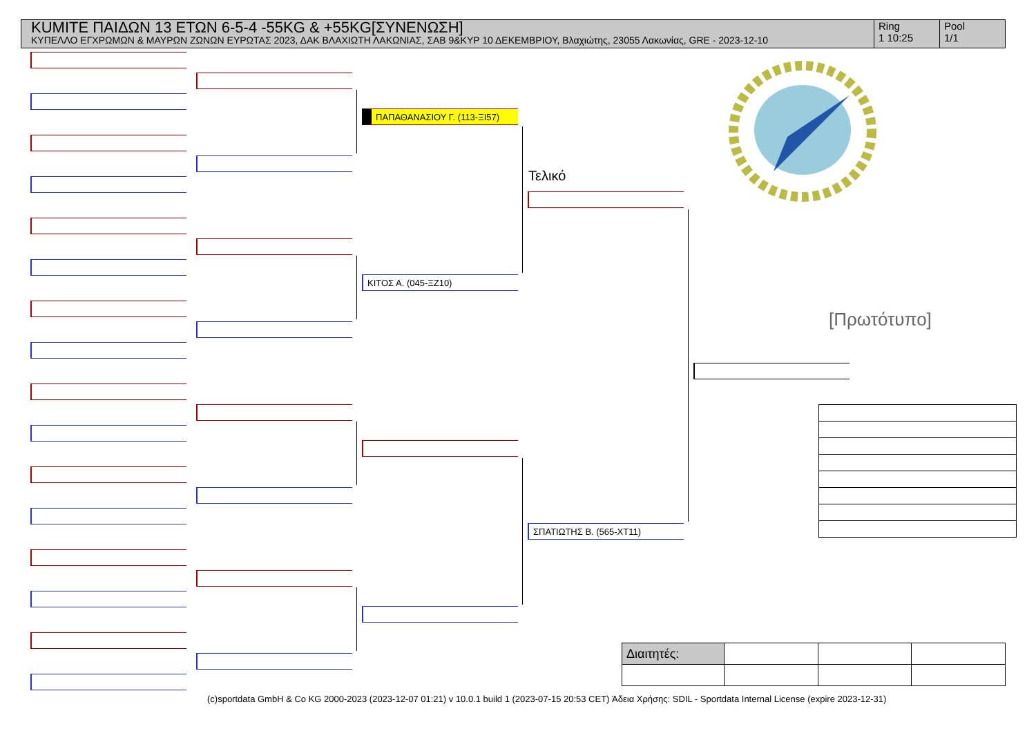KUMITE ΠΑΙΔΩΝ 13 ΕΤΩΝ 6-5-4 -55KG & +55KG[ΣΥΝΕΝΩΣΗ]
ΚΥΠΕΛΛΟ ΕΓΧΡΩΜΩΝ & ΜΑΥΡΩΝ ΖΩΝΩΝ ΕΥΡΩΤΑΣ 2023, ΔΑΚ ΒΛΑΧΙΩΤΗ ΛΑΚΩΝΙΑΣ, ΣΑΒ 9&ΚΥΡ 10 ΔΕΚΕΜΒΡΙΟΥ, Βλαχιώτης, 23055 Λακωνίας, GRE - 2023-12-10
Ring
1 10:25
Pool
1/1
ΠΑΠΑΘΑΝΑΣΙΟΥ Γ. (113-ΞΙ57)
ΚΙΤΟΣ Α. (045-ΞΖ10)
Τελικό
ΣΠΑΤΙΩΤΗΣ Β. (565-ΧΤ11)
[Πρωτότυπο]
| Διαιτητές: | | | |
(c)sportdata GmbH & Co KG 2000-2023 (2023-12-07 01:21) v 10.0.1 build 1 (2023-07-15 20:53 CET) Άδεια Χρήσης: SDIL - Sportdata Internal License (expire 2023-12-31)